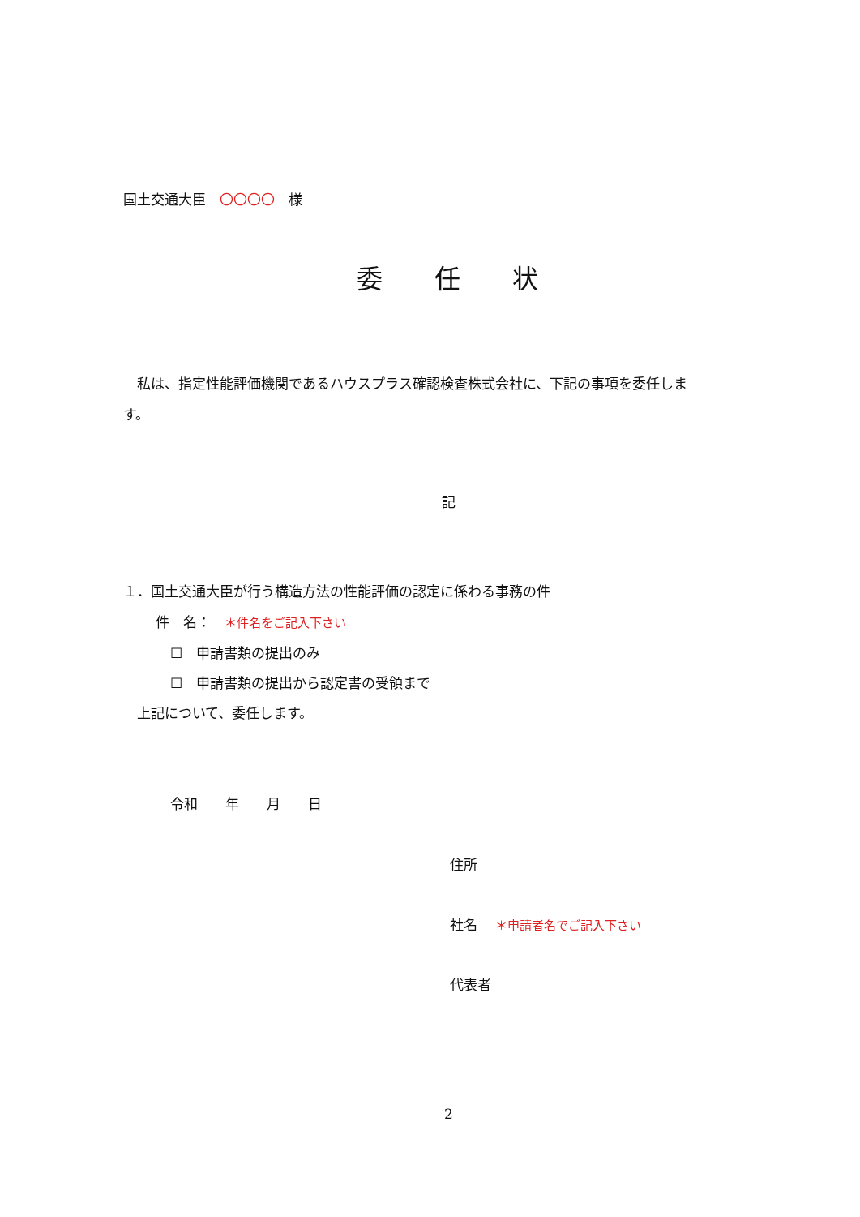国土交通大臣　〇〇〇〇　様
委　　任　　状
　私は、指定性能評価機関であるハウスプラス確認検査株式会社に、下記の事項を委任しま
す。
記
１．国土交通大臣が行う構造方法の性能評価の認定に係わる事務の件
件　名：　＊件名をご記入下さい
☐　申請書類の提出のみ
☐　申請書類の提出から認定書の受領まで
　上記について、委任します。
令和　　年　　月　　日
住所
社名　 ＊申請者名でご記入下さい
代表者
2